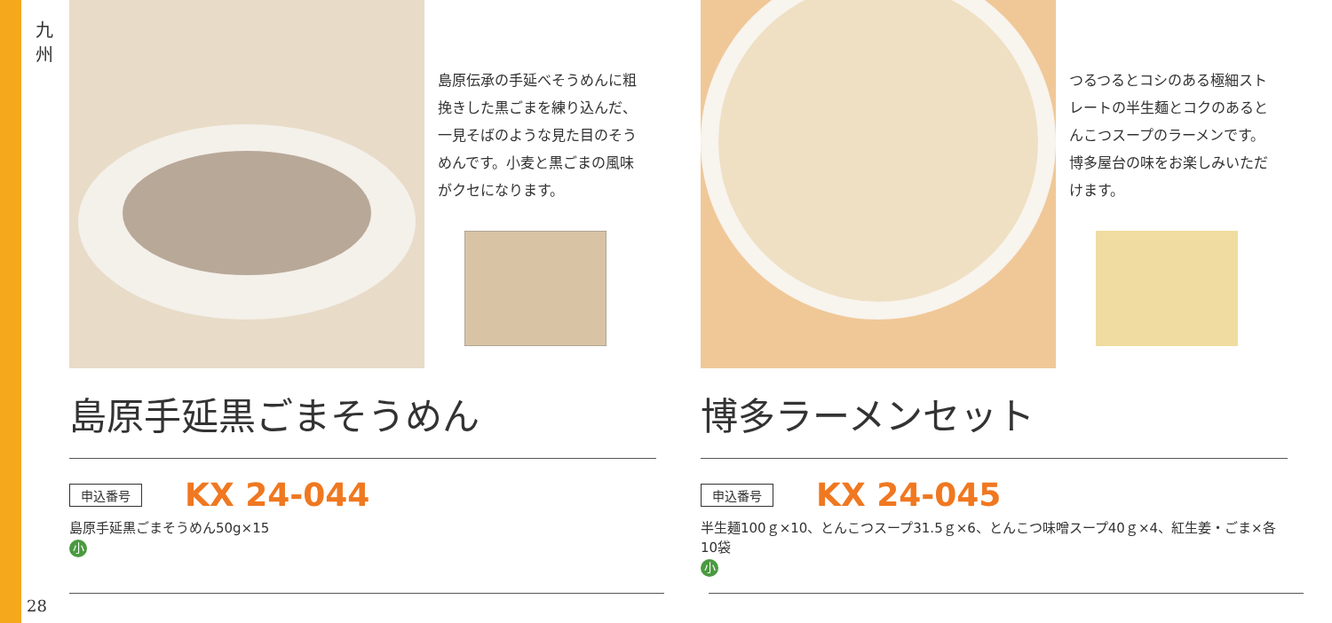九 州
島原伝承の手延べそうめんに粗挽きした黒ごまを練り込んだ、一見そばのような見た目のそうめんです。小麦と黒ごまの風味がクセになります。
島原手延黒ごまそうめん
申込番号 KX 24-044
島原手延黒ごまそうめん50g×15
小
つるつるとコシのある極細ストレートの半生麺とコクのあるとんこつスープのラーメンです。博多屋台の味をお楽しみいただけます。
博多ラーメンセット
申込番号 KX 24-045
半生麺100ｇ×10、とんこつスープ31.5ｇ×6、とんこつ味噌スープ40ｇ×4、紅生姜・ごま×各10袋
小
28